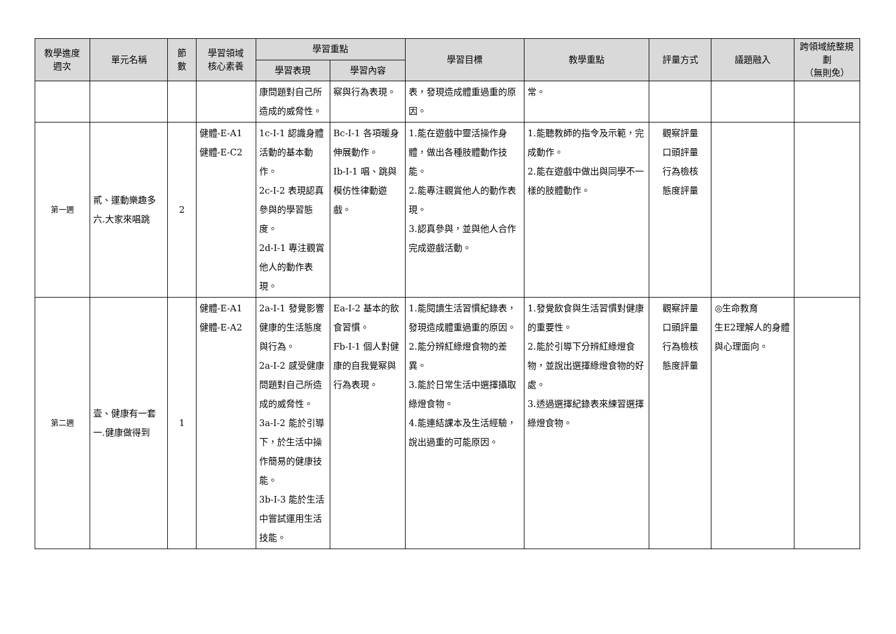| 教學進度 週次 | 單元名稱 | 節 數 | 學習領域 核心素養 | 學習重點 | | 學習目標 | 教學重點 | 評量方式 | 議題融入 | 跨領域統整規劃 （無則免） |
| --- | --- | --- | --- | --- | --- | --- | --- | --- | --- | --- |
| | | | | 學習表現 | 學習內容 | | | | | |
| | | | | 康問題對自己所造成的威脅性。 | 察與行為表現。 | 表，發現造成體重過重的原因。 | 常。 | | | |
| 第一週 | 貳、運動樂趣多 六.大家來唱跳 | 2 | 健體-E-A1 健體-E-C2 | 1c-I-1 認識身體活動的基本動作。 2c-I-2 表現認真參與的學習態度。 2d-I-1 專注觀賞他人的動作表現。 | Bc-I-1 各項暖身伸展動作。 Ib-I-1 唱、跳與模仿性律動遊戲。 | 1.能在遊戲中靈活操作身體，做出各種肢體動作技能。 2.能專注觀賞他人的動作表現。 3.認真參與，並與他人合作完成遊戲活動。 | 1.能聽教師的指令及示範，完成動作。 2.能在遊戲中做出與同學不一樣的肢體動作。 | 觀察評量 口頭評量 行為檢核 態度評量 | | |
| 第二週 | 壹、健康有一套 一.健康做得到 | 1 | 健體-E-A1 健體-E-A2 | 2a-I-1 發覺影響健康的生活態度與行為。 2a-I-2 感受健康問題對自己所造成的威脅性。 3a-I-2 能於引導下，於生活中操作簡易的健康技能。 3b-I-3 能於生活中嘗試運用生活技能。 | Ea-I-2 基本的飲食習慣。 Fb-I-1 個人對健康的自我覺察與行為表現。 | 1.能閱讀生活習慣紀錄表，發現造成體重過重的原因。 2.能分辨紅綠燈食物的差異。 3.能於日常生活中選擇攝取綠燈食物。 4.能連結課本及生活經驗，說出過重的可能原因。 | 1.發覺飲食與生活習慣對健康的重要性。 2.能於引導下分辨紅綠燈食物，並說出選擇綠燈食物的好處。 3.透過選擇紀錄表來練習選擇綠燈食物。 | 觀察評量 口頭評量 行為檢核 態度評量 | ◎生命教育 生E2理解人的身體與心理面向。 | |